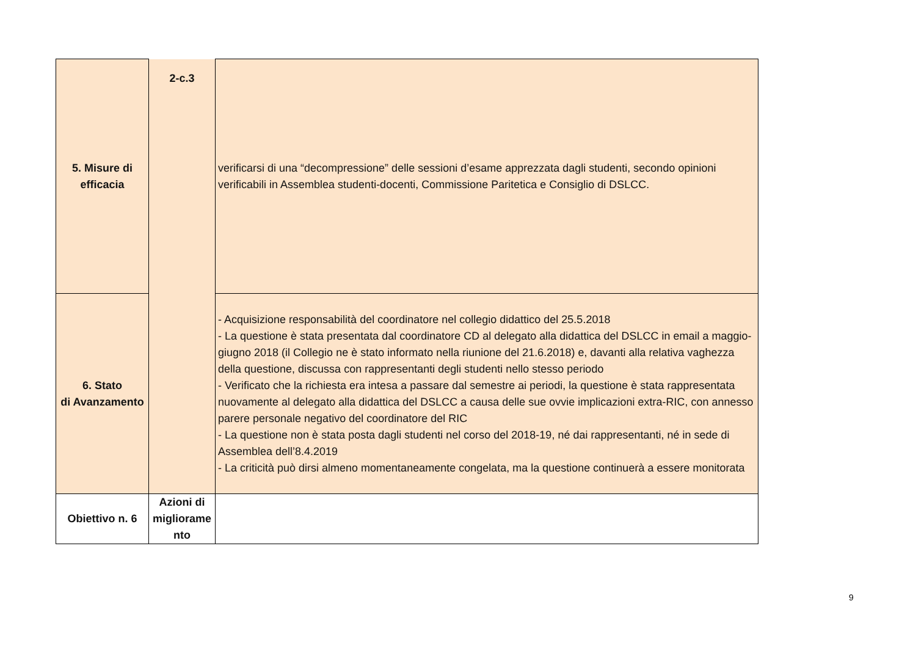| 5. Misure di efficacia | 2-c.3 | verificarsi di una “decompressione” delle sessioni d’esame apprezzata dagli studenti, secondo opinioni verificabili in Assemblea studenti-docenti, Commissione Paritetica e Consiglio di DSLCC. |
| 6. Stato di Avanzamento | | - Acquisizione responsabilità del coordinatore nel collegio didattico del 25.5.2018 - La questione è stata presentata dal coordinatore CD al delegato alla didattica del DSLCC in email a maggio-giugno 2018 (il Collegio ne è stato informato nella riunione del 21.6.2018) e, davanti alla relativa vaghezza della questione, discussa con rappresentanti degli studenti nello stesso periodo - Verificato che la richiesta era intesa a passare dal semestre ai periodi, la questione è stata rappresentata nuovamente al delegato alla didattica del DSLCC a causa delle sue ovvie implicazioni extra-RIC, con annesso parere personale negativo del coordinatore del RIC - La questione non è stata posta dagli studenti nel corso del 2018-19, né dai rappresentanti, né in sede di Assemblea dell’8.4.2019 - La criticità può dirsi almeno momentaneamente congelata, ma la questione continuerà a essere monitorata |
| Obiettivo n. 6 | Azioni di migliorame nto | |
9